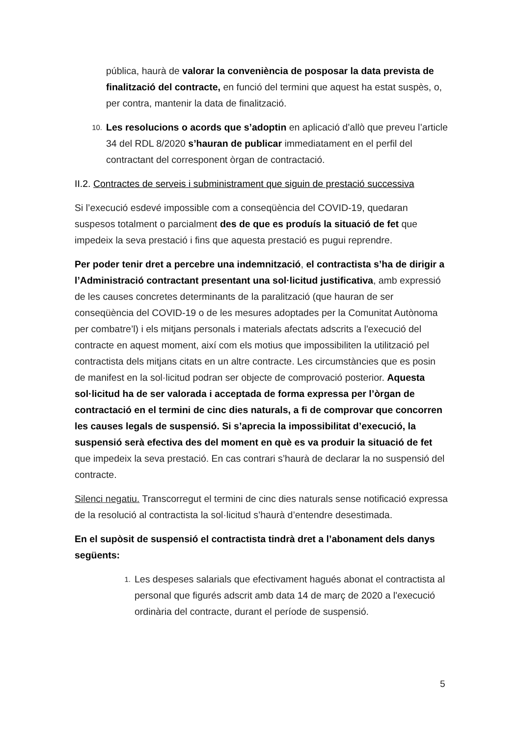pública, haurà de valorar la conveniència de posposar la data prevista de finalització del contracte, en funció del termini que aquest ha estat suspès, o, per contra, mantenir la data de finalització.
10. Les resolucions o acords que s’adoptin en aplicació d’allò que preveu l’article 34 del RDL 8/2020 s’hauran de publicar immediatament en el perfil del contractant del corresponent òrgan de contractació.
II.2. Contractes de serveis i subministrament que siguin de prestació successiva
Si l’execució esdevé impossible com a conseqüència del COVID-19, quedaran suspesos totalment o parcialment des de que es produís la situació de fet que impedeix la seva prestació i fins que aquesta prestació es pugui reprendre.
Per poder tenir dret a percebre una indemnització, el contractista s’ha de dirigir a l’Administració contractant presentant una sol·licitud justificativa, amb expressió de les causes concretes determinants de la paralització (que hauran de ser conseqüència del COVID-19 o de les mesures adoptades per la Comunitat Autònoma per combatre’l) i els mitjans personals i materials afectats adscrits a l'execució del contracte en aquest moment, així com els motius que impossibiliten la utilització pel contractista dels mitjans citats en un altre contracte. Les circumstàncies que es posin de manifest en la sol·licitud podran ser objecte de comprovació posterior. Aquesta sol·licitud ha de ser valorada i acceptada de forma expressa per l’òrgan de contractació en el termini de cinc dies naturals, a fi de comprovar que concorren les causes legals de suspensió. Si s’aprecia la impossibilitat d’execució, la suspensió serà efectiva des del moment en què es va produir la situació de fet que impedeix la seva prestació. En cas contrari s’haurà de declarar la no suspensió del contracte.
Silenci negatiu. Transcorregut el termini de cinc dies naturals sense notificació expressa de la resolució al contractista la sol·licitud s’haurà d’entendre desestimada.
En el supòsit de suspensió el contractista tindrà dret a l’abonament dels danys següents:
1. Les despeses salarials que efectivament hagués abonat el contractista al personal que figurés adscrit amb data 14 de març de 2020 a l'execució ordinària del contracte, durant el període de suspensió.
5